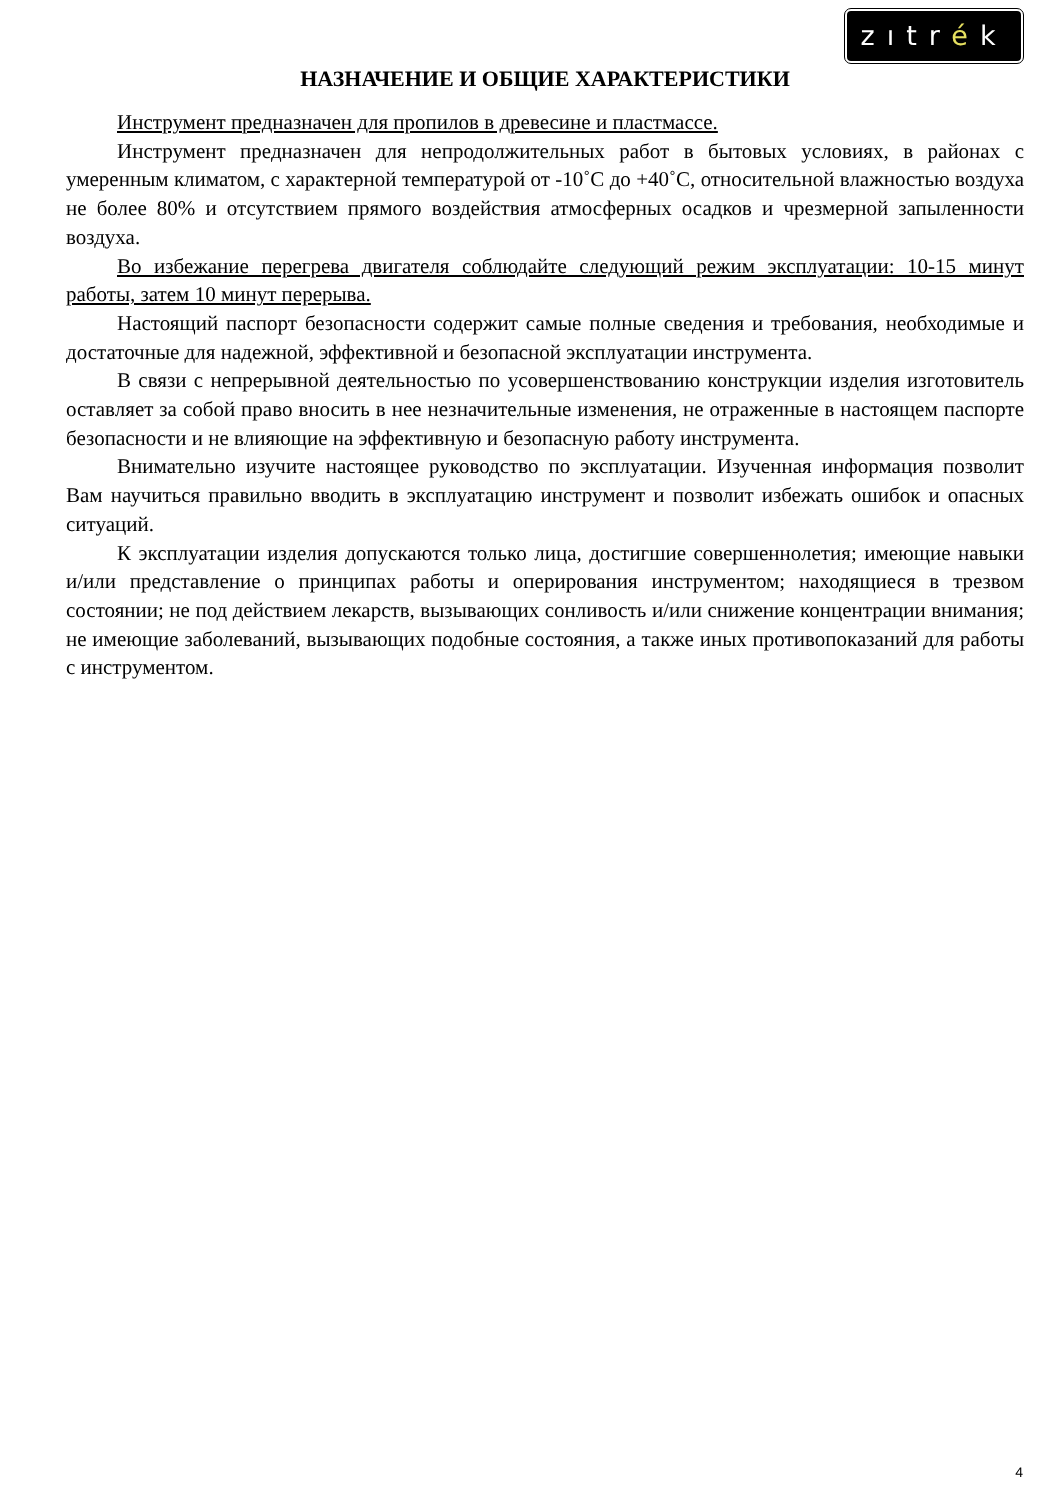zıtrék
НАЗНАЧЕНИЕ И ОБЩИЕ ХАРАКТЕРИСТИКИ
Инструмент предназначен для пропилов в древесине и пластмассе.
Инструмент предназначен для непродолжительных работ в бытовых условиях, в районах с умеренным климатом, с характерной температурой от -10˚С до +40˚С, относительной влажностью воздуха не более 80% и отсутствием прямого воздействия атмосферных осадков и чрезмерной запыленности воздуха.
Во избежание перегрева двигателя соблюдайте следующий режим эксплуатации: 10-15 минут работы, затем 10 минут перерыва.
Настоящий паспорт безопасности содержит самые полные сведения и требования, необходимые и достаточные для надежной, эффективной и безопасной эксплуатации инструмента.
В связи с непрерывной деятельностью по усовершенствованию конструкции изделия изготовитель оставляет за собой право вносить в нее незначительные изменения, не отраженные в настоящем паспорте безопасности и не влияющие на эффективную и безопасную работу инструмента.
Внимательно изучите настоящее руководство по эксплуатации. Изученная информация позволит Вам научиться правильно вводить в эксплуатацию инструмент и позволит избежать ошибок и опасных ситуаций.
К эксплуатации изделия допускаются только лица, достигшие совершеннолетия; имеющие навыки и/или представление о принципах работы и оперирования инструментом; находящиеся в трезвом состоянии; не под действием лекарств, вызывающих сонливость и/или снижение концентрации внимания; не имеющие заболеваний, вызывающих подобные состояния, а также иных противопоказаний для работы с инструментом.
4